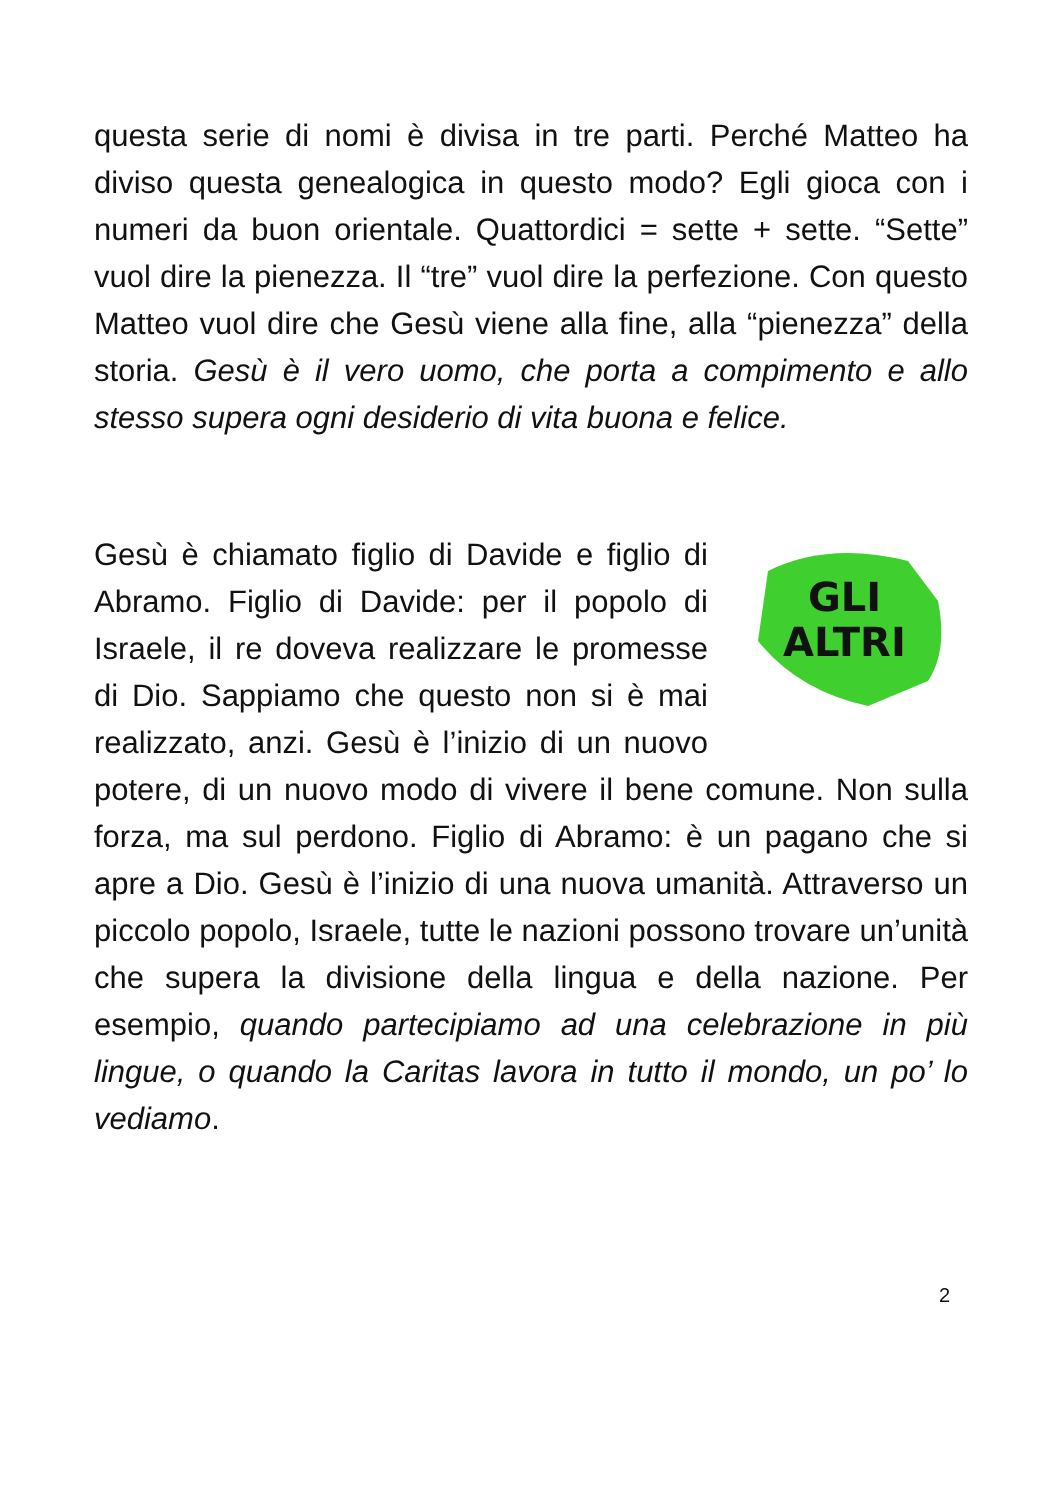questa serie di nomi è divisa in tre parti. Perché Matteo ha diviso questa genealogica in questo modo? Egli gioca con i numeri da buon orientale. Quattordici = sette + sette. “Sette” vuol dire la pienezza. Il “tre” vuol dire la perfezione. Con questo Matteo vuol dire che Gesù viene alla fine, alla “pienezza” della storia. Gesù è il vero uomo, che porta a compimento e allo stesso supera ogni desiderio di vita buona e felice.
GLI
ALTRI
Gesù è chiamato figlio di Davide e figlio di Abramo. Figlio di Davide: per il popolo di Israele, il re doveva realizzare le promesse di Dio. Sappiamo che questo non si è mai realizzato, anzi. Gesù è l’inizio di un nuovo potere, di un nuovo modo di vivere il bene comune. Non sulla forza, ma sul perdono. Figlio di Abramo: è un pagano che si apre a Dio. Gesù è l’inizio di una nuova umanità. Attraverso un piccolo popolo, Israele, tutte le nazioni possono trovare un’unità che supera la divisione della lingua e della nazione. Per esempio, quando partecipiamo ad una celebrazione in più lingue, o quando la Caritas lavora in tutto il mondo, un po’ lo vediamo.
2